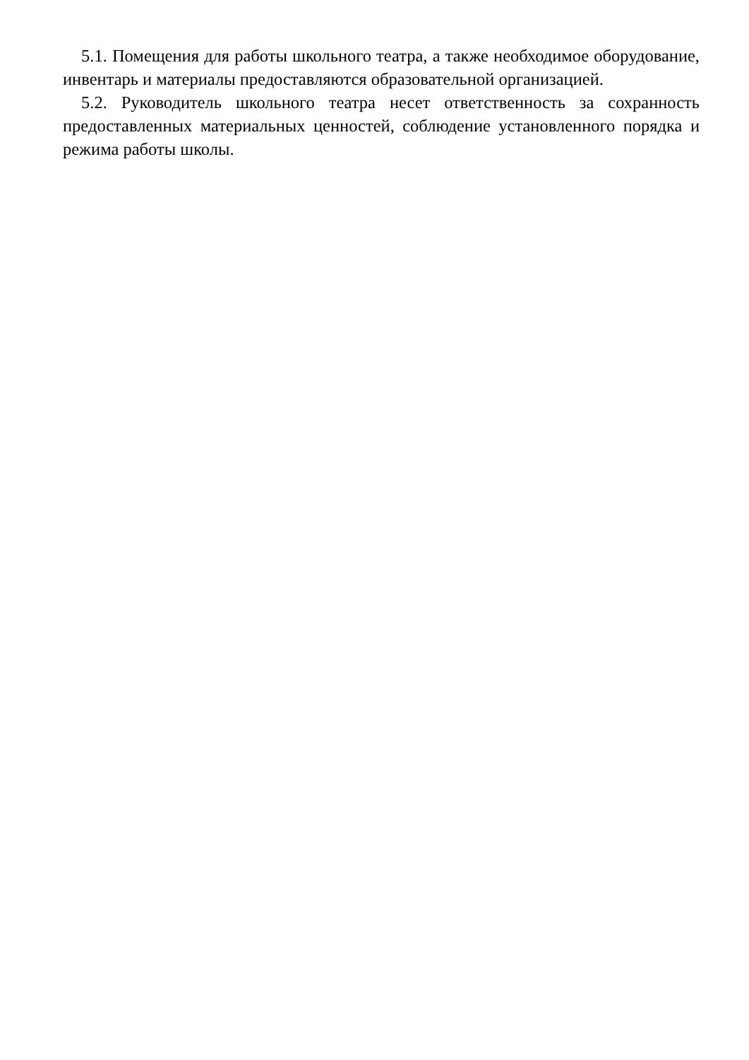5.1. Помещения для работы школьного театра, а также необходимое оборудование, инвентарь и материалы предоставляются образовательной организацией.
5.2. Руководитель школьного театра несет ответственность за сохранность предоставленных материальных ценностей, соблюдение установленного порядка и режима работы школы.